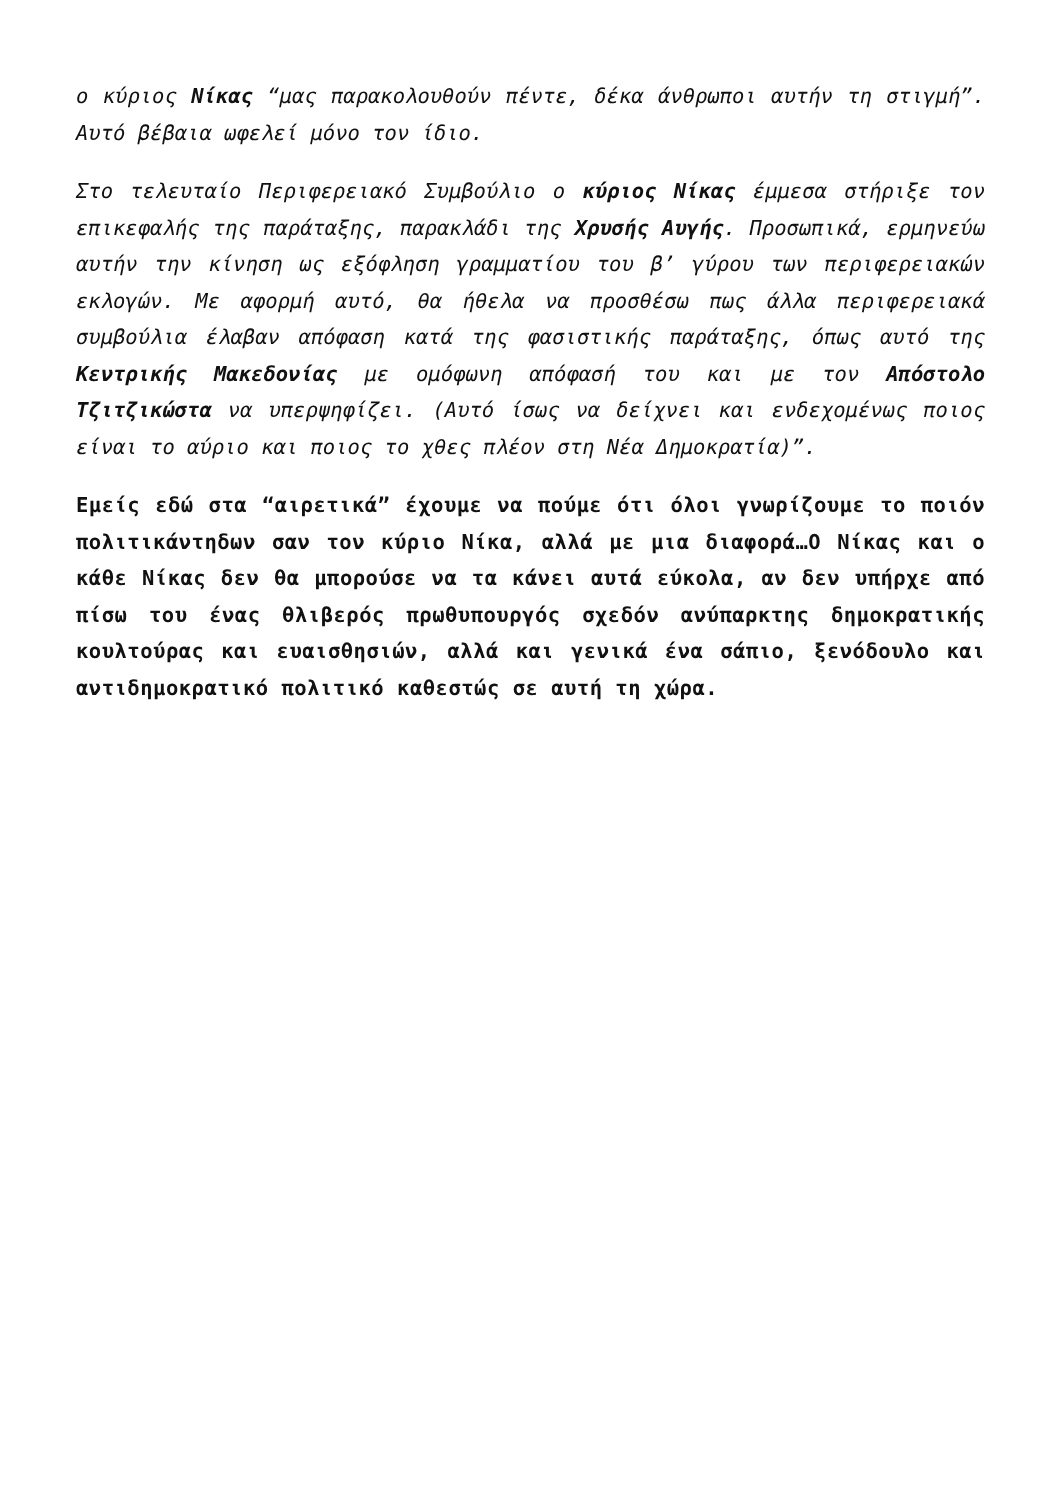ο κύριος Νίκας “μας παρακολουθούν πέντε, δέκα άνθρωποι αυτήν τη στιγμή”. Αυτό βέβαια ωφελεί μόνο τον ίδιο.
Στο τελευταίο Περιφερειακό Συμβούλιο ο κύριος Νίκας έμμεσα στήριξε τον επικεφαλής της παράταξης, παρακλάδι της Χρυσής Αυγής. Προσωπικά, ερμηνεύω αυτήν την κίνηση ως εξόφληση γραμματίου του β’ γύρου των περιφερειακών εκλογών. Με αφορμή αυτό, θα ήθελα να προσθέσω πως άλλα περιφερειακά συμβούλια έλαβαν απόφαση κατά της φασιστικής παράταξης, όπως αυτό της Κεντρικής Μακεδονίας με ομόφωνη απόφασή του και με τον Απόστολο Τζιτζικώστα να υπερψηφίζει. (Αυτό ίσως να δείχνει και ενδεχομένως ποιος είναι το αύριο και ποιος το χθες πλέον στη Νέα Δημοκρατία)”.
Εμείς εδώ στα “αιρετικά” έχουμε να πούμε ότι όλοι γνωρίζουμε το ποιόν πολιτικάντηδων σαν τον κύριο Νίκα, αλλά με μια διαφορά…Ο Νίκας και ο κάθε Νίκας δεν θα μπορούσε να τα κάνει αυτά εύκολα, αν δεν υπήρχε από πίσω του ένας θλιβερός πρωθυπουργός σχεδόν ανύπαρκτης δημοκρατικής κουλτούρας και ευαισθησιών, αλλά και γενικά ένα σάπιο, ξενόδουλο και αντιδημοκρατικό πολιτικό καθεστώς σε αυτή τη χώρα.